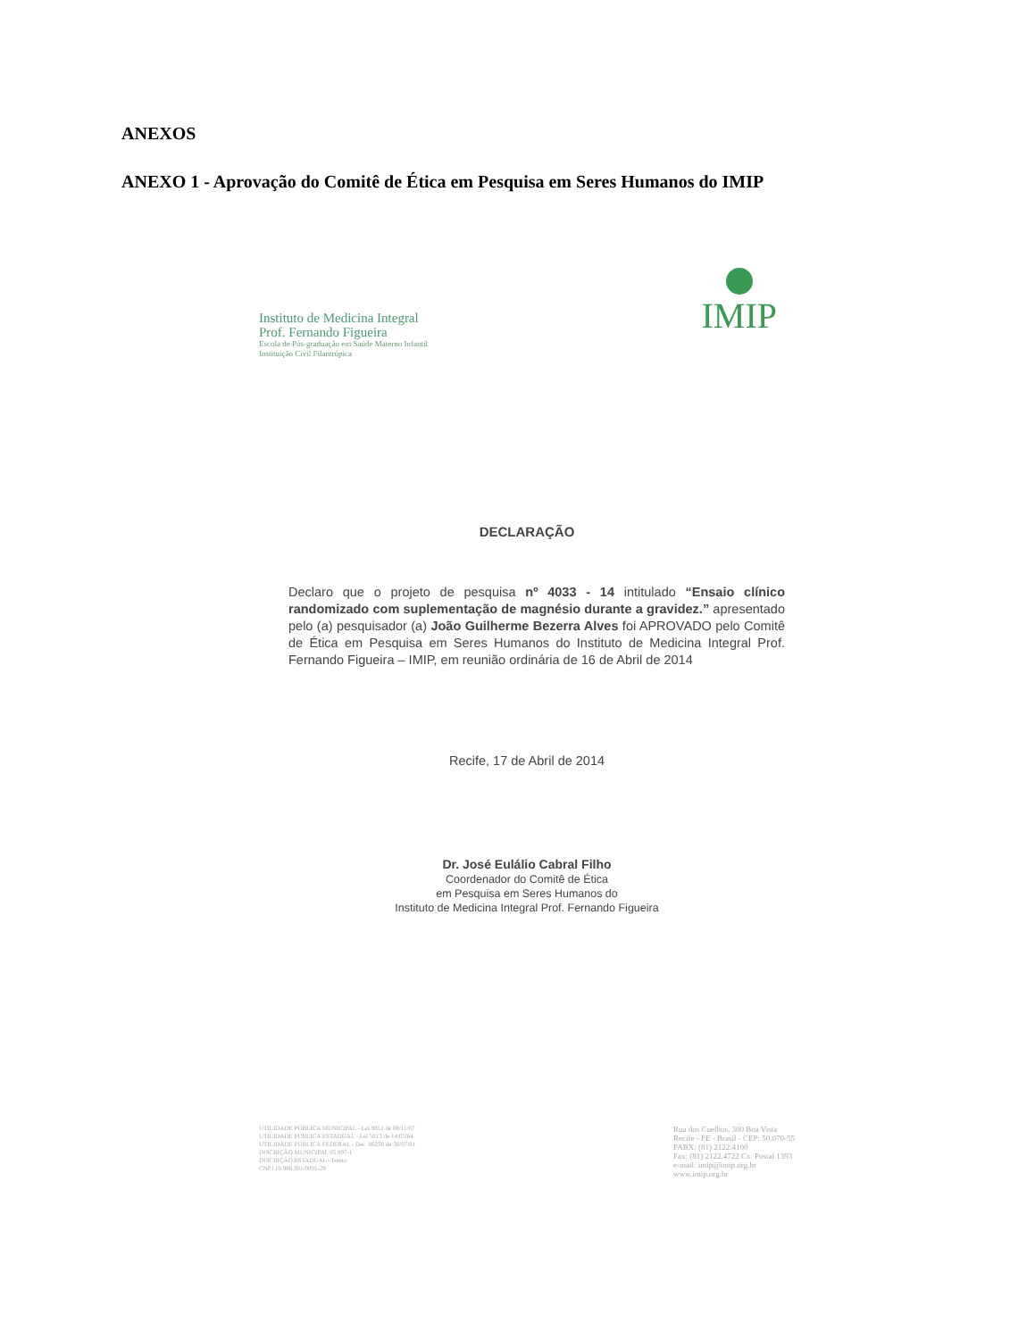ANEXOS
ANEXO 1 - Aprovação do Comitê de Ética em Pesquisa em Seres Humanos do IMIP
Instituto de Medicina Integral
Prof. Fernando Figueira
Escola de Pós-graduação em Saúde Materno Infantil
Instituição Civil Filantrópica
IMIP
DECLARAÇÃO
Declaro que o projeto de pesquisa nº 4033 - 14 intitulado “Ensaio clínico randomizado com suplementação de magnésio durante a gravidez.” apresentado pelo (a) pesquisador (a) João Guilherme Bezerra Alves foi APROVADO pelo Comitê de Ética em Pesquisa em Seres Humanos do Instituto de Medicina Integral Prof. Fernando Figueira – IMIP, em reunião ordinária de 16 de Abril de 2014
Recife, 17 de Abril de 2014
Dr. José Eulálio Cabral Filho
Coordenador do Comitê de Ética
em Pesquisa em Seres Humanos do
Instituto de Medicina Integral Prof. Fernando Figueira
UTILIDADE PÚBLICA MUNICIPAL - Lei 9851 de 08/11/67
UTILIDADE PÚBLICA ESTADUAL - Lei 5013 de 14/05/64
UTILIDADE PÚBLICA FEDERAL - Dec. 86238 de 30/07/81
INSCRIÇÃO MUNICIPAL 05.897-1
INSCRIÇÃO ESTADUAL - Isento
CNPJ 10.988.301/0001-29
Rua dos Coelhos, 300 Boa Vista
Recife - PE - Brasil - CEP: 50.070-55
PABX: (81) 2122.4100
Fax: (81) 2122.4722 Cx. Postal 1393
e-mail: imip@imip.org.br
www.imip.org.br